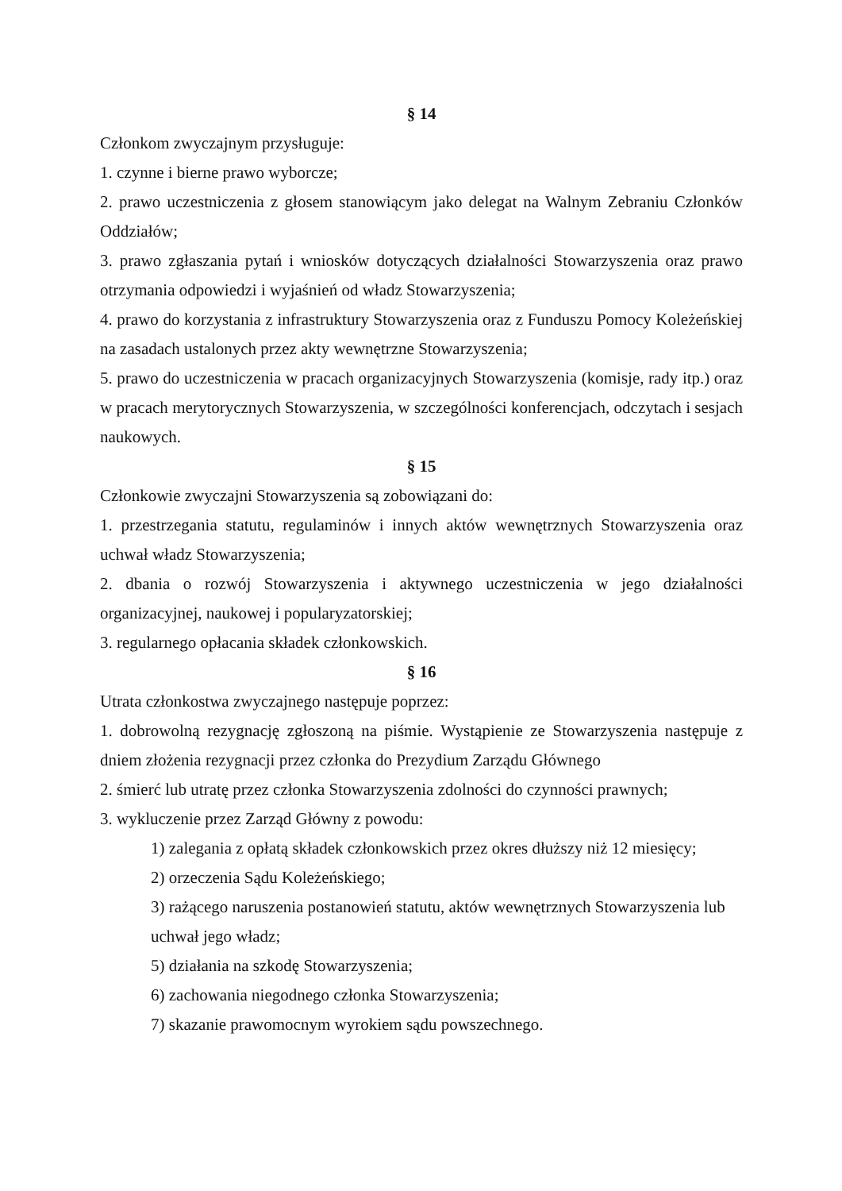§ 14
Członkom zwyczajnym przysługuje:
1. czynne i bierne prawo wyborcze;
2. prawo uczestniczenia z głosem stanowiącym jako delegat na Walnym Zebraniu Członków Oddziałów;
3. prawo zgłaszania pytań i wniosków dotyczących działalności Stowarzyszenia oraz prawo otrzymania odpowiedzi i wyjaśnień od władz Stowarzyszenia;
4. prawo do korzystania z infrastruktury Stowarzyszenia oraz z Funduszu Pomocy Koleżeńskiej na zasadach ustalonych przez akty wewnętrzne Stowarzyszenia;
5. prawo do uczestniczenia w pracach organizacyjnych Stowarzyszenia (komisje, rady itp.) oraz w pracach merytorycznych Stowarzyszenia, w szczególności konferencjach, odczytach i sesjach naukowych.
§ 15
Członkowie zwyczajni Stowarzyszenia są zobowiązani do:
1. przestrzegania statutu, regulaminów i innych aktów wewnętrznych Stowarzyszenia oraz uchwał władz Stowarzyszenia;
2. dbania o rozwój Stowarzyszenia i aktywnego uczestniczenia w jego działalności organizacyjnej, naukowej i popularyzatorskiej;
3. regularnego opłacania składek członkowskich.
§ 16
Utrata członkostwa zwyczajnego następuje poprzez:
1. dobrowolną rezygnację zgłoszoną na piśmie. Wystąpienie ze Stowarzyszenia następuje z dniem złożenia rezygnacji przez członka do Prezydium Zarządu Głównego
2. śmierć lub utratę przez członka Stowarzyszenia zdolności do czynności prawnych;
3. wykluczenie przez Zarząd Główny z powodu:
1) zalegania z opłatą składek członkowskich przez okres dłuższy niż 12 miesięcy;
2) orzeczenia Sądu Koleżeńskiego;
3) rażącego naruszenia postanowień statutu, aktów wewnętrznych Stowarzyszenia lub uchwał jego władz;
5) działania na szkodę Stowarzyszenia;
6) zachowania niegodnego członka Stowarzyszenia;
7) skazanie prawomocnym wyrokiem sądu powszechnego.